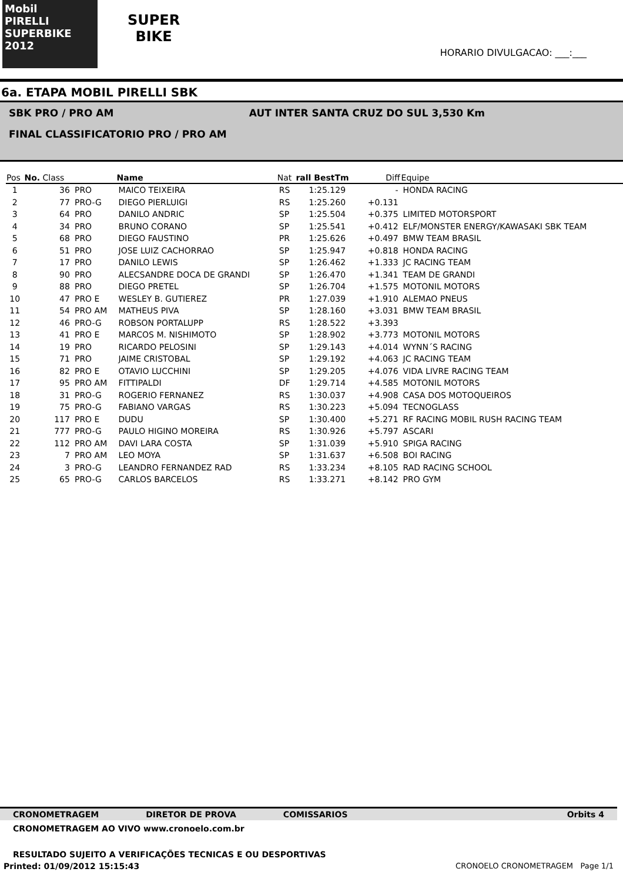Mobil
PIRELLI
SUPERBIKE 2012
SUPER
BIKE
HORARIO DIVULGACAO: ___:___
6a. ETAPA MOBIL PIRELLI SBK
SBK PRO / PRO AM AUT INTER SANTA CRUZ DO SUL 3,530 Km
FINAL CLASSIFICATORIO PRO / PRO AM
| Pos | No. Class | | Name | Nat | rall BestTm | Diff | Equipe |
| --- | --- | --- | --- | --- | --- | --- | --- |
| 1 | 36 | PRO | MAICO TEIXEIRA | RS | 1:25.129 | - | HONDA RACING |
| 2 | 77 | PRO-G | DIEGO PIERLUIGI | RS | 1:25.260 | +0.131 | |
| 3 | 64 | PRO | DANILO ANDRIC | SP | 1:25.504 | +0.375 | LIMITED MOTORSPORT |
| 4 | 34 | PRO | BRUNO CORANO | SP | 1:25.541 | +0.412 | ELF/MONSTER ENERGY/KAWASAKI SBK TEAM |
| 5 | 68 | PRO | DIEGO FAUSTINO | PR | 1:25.626 | +0.497 | BMW TEAM BRASIL |
| 6 | 51 | PRO | JOSE LUIZ CACHORRAO | SP | 1:25.947 | +0.818 | HONDA RACING |
| 7 | 17 | PRO | DANILO LEWIS | SP | 1:26.462 | +1.333 | JC RACING TEAM |
| 8 | 90 | PRO | ALECSANDRE DOCA DE GRANDI | SP | 1:26.470 | +1.341 | TEAM DE GRANDI |
| 9 | 88 | PRO | DIEGO PRETEL | SP | 1:26.704 | +1.575 | MOTONIL MOTORS |
| 10 | 47 | PRO E | WESLEY B. GUTIEREZ | PR | 1:27.039 | +1.910 | ALEMAO PNEUS |
| 11 | 54 | PRO AM | MATHEUS PIVA | SP | 1:28.160 | +3.031 | BMW TEAM BRASIL |
| 12 | 46 | PRO-G | ROBSON PORTALUPP | RS | 1:28.522 | +3.393 | |
| 13 | 41 | PRO E | MARCOS M. NISHIMOTO | SP | 1:28.902 | +3.773 | MOTONIL MOTORS |
| 14 | 19 | PRO | RICARDO PELOSINI | SP | 1:29.143 | +4.014 | WYNN´S RACING |
| 15 | 71 | PRO | JAIME CRISTOBAL | SP | 1:29.192 | +4.063 | JC RACING TEAM |
| 16 | 82 | PRO E | OTAVIO LUCCHINI | SP | 1:29.205 | +4.076 | VIDA LIVRE RACING TEAM |
| 17 | 95 | PRO AM | FITTIPALDI | DF | 1:29.714 | +4.585 | MOTONIL MOTORS |
| 18 | 31 | PRO-G | ROGERIO FERNANEZ | RS | 1:30.037 | +4.908 | CASA DOS MOTOQUEIROS |
| 19 | 75 | PRO-G | FABIANO VARGAS | RS | 1:30.223 | +5.094 | TECNOGLASS |
| 20 | 117 | PRO E | DUDU | SP | 1:30.400 | +5.271 | RF RACING MOBIL RUSH RACING TEAM |
| 21 | 777 | PRO-G | PAULO HIGINO MOREIRA | RS | 1:30.926 | +5.797 | ASCARI |
| 22 | 112 | PRO AM | DAVI LARA COSTA | SP | 1:31.039 | +5.910 | SPIGA RACING |
| 23 | 7 | PRO AM | LEO MOYA | SP | 1:31.637 | +6.508 | BOI RACING |
| 24 | 3 | PRO-G | LEANDRO FERNANDEZ RAD | RS | 1:33.234 | +8.105 | RAD RACING SCHOOL |
| 25 | 65 | PRO-G | CARLOS BARCELOS | RS | 1:33.271 | +8.142 | PRO GYM |
CRONOMETRAGEM DIRETOR DE PROVA COMISSARIOS Orbits 4
CRONOMETRAGEM AO VIVO www.cronoelo.com.br
RESULTADO SUJEITO A VERIFICAÇÕES TECNICAS E OU DESPORTIVAS
Printed: 01/09/2012 15:15:43 CRONOELO CRONOMETRAGEM Page 1/1